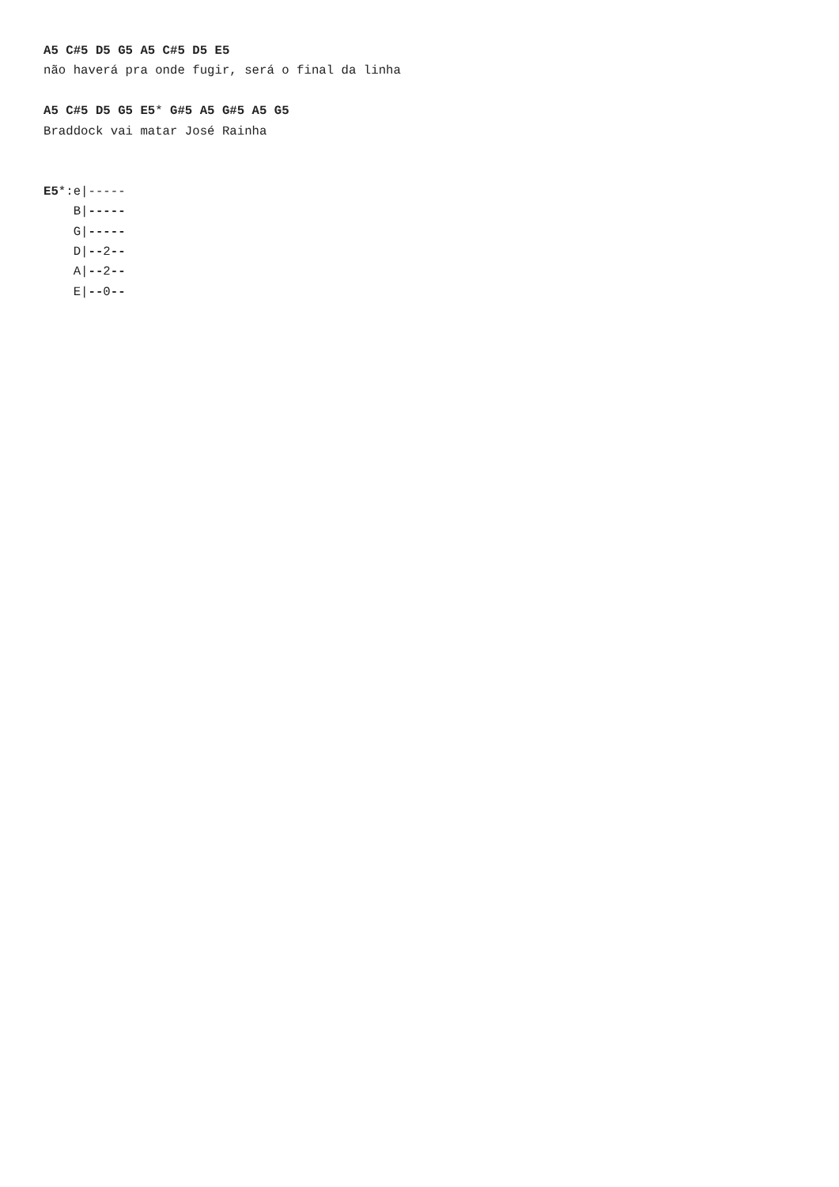A5 C#5 D5 G5 A5 C#5 D5 E5
não haverá pra onde fugir, será o final da linha

A5 C#5 D5 G5 E5* G#5 A5 G#5 A5 G5
Braddock vai matar José Rainha


E5*:e|-----
    B|-----
    G|-----
    D|--2--
    A|--2--
    E|--0--